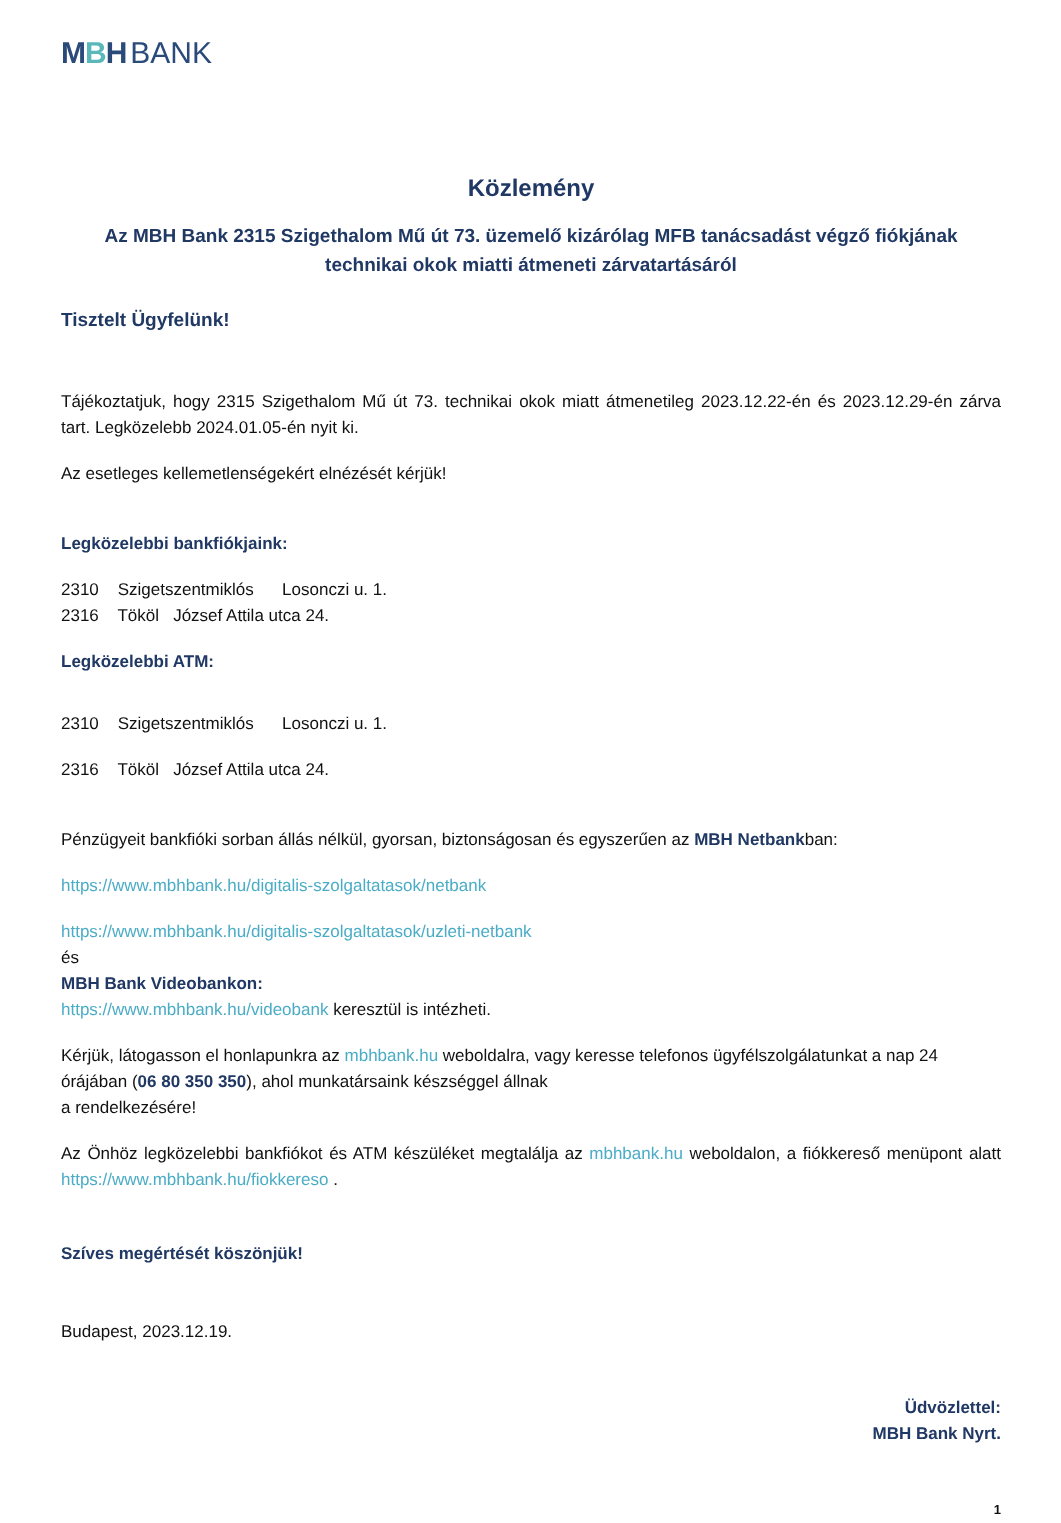MBH BANK
Közlemény
Az MBH Bank 2315 Szigethalom Mű út 73. üzemelő kizárólag MFB tanácsadást végző fiókjának technikai okok miatti átmeneti zárvatartásáról
Tisztelt Ügyfelünk!
Tájékoztatjuk, hogy 2315 Szigethalom Mű út 73. technikai okok miatt átmenetileg 2023.12.22-én és 2023.12.29-én zárva tart. Legközelebb 2024.01.05-én nyit ki.
Az esetleges kellemetlenségekért elnézését kérjük!
Legközelebbi bankfiókjaink:
2310 Szigetszentmiklós Losonczi u. 1.
2316 Tököl József Attila utca 24.
Legközelebbi ATM:
2310 Szigetszentmiklós Losonczi u. 1.
2316 Tököl József Attila utca 24.
Pénzügyeit bankfióki sorban állás nélkül, gyorsan, biztonságosan és egyszerűen az MBH Netbankban:
https://www.mbhbank.hu/digitalis-szolgaltatasok/netbank
https://www.mbhbank.hu/digitalis-szolgaltatasok/uzleti-netbank
és
MBH Bank Videobankon:
https://www.mbhbank.hu/videobank keresztül is intézheti.
Kérjük, látogasson el honlapunkra az mbhbank.hu weboldalra, vagy keresse telefonos ügyfélszolgálatunkat a nap 24 órájában (06 80 350 350), ahol munkatársaink készséggel állnak
a rendelkezésére!
Az Önhöz legközelebbi bankfiókot és ATM készüléket megtalálja az mbhbank.hu weboldalon, a fiókkereső menüpont alatt https://www.mbhbank.hu/fiokkereso .
Szíves megértését köszönjük!
Budapest, 2023.12.19.
Üdvözlettel:
MBH Bank Nyrt.
1